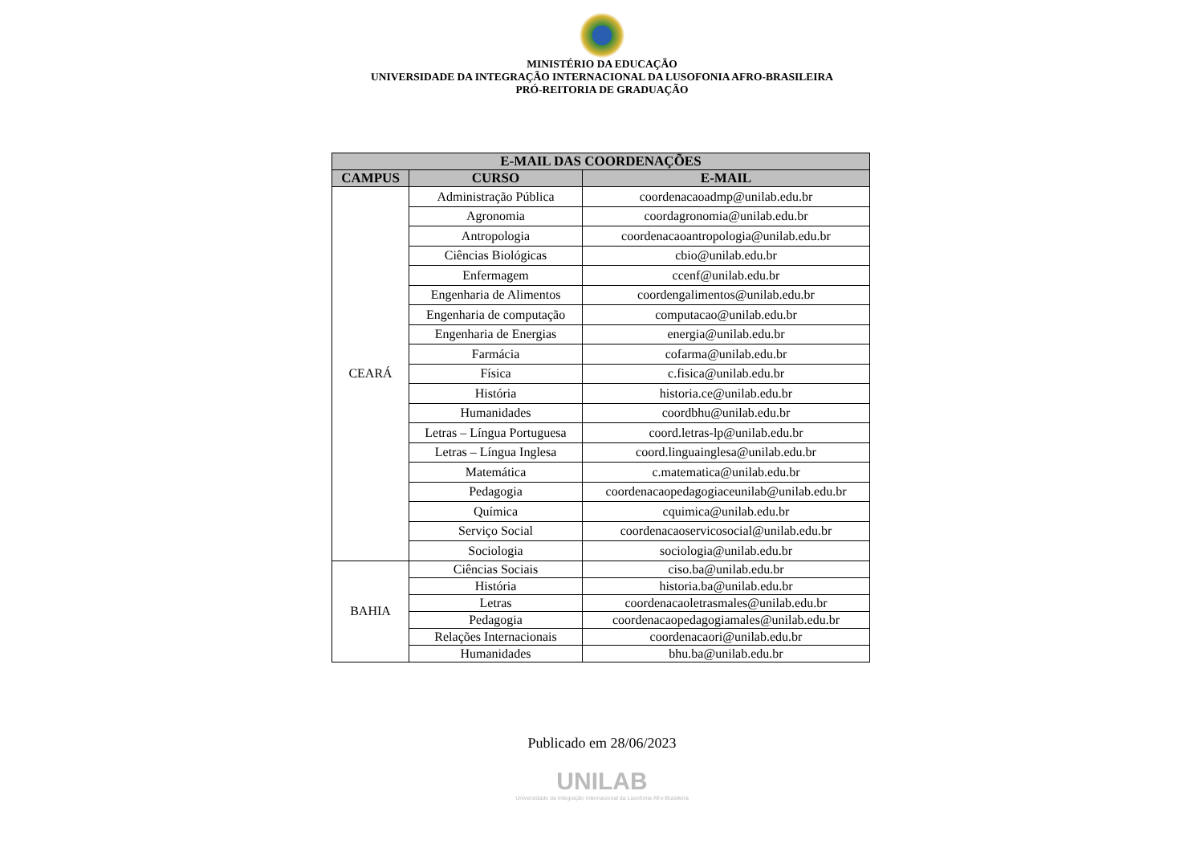MINISTÉRIO DA EDUCAÇÃO
UNIVERSIDADE DA INTEGRAÇÃO INTERNACIONAL DA LUSOFONIA AFRO-BRASILEIRA
PRÓ-REITORIA DE GRADUAÇÃO
| E-MAIL DAS COORDENAÇÕES | | |
| --- | --- | --- |
| CAMPUS | CURSO | E-MAIL |
| CEARÁ | Administração Pública | coordenacaoadmp@unilab.edu.br |
| | Agronomia | coordagronomia@unilab.edu.br |
| | Antropologia | coordenacaoantropologia@unilab.edu.br |
| | Ciências Biológicas | cbio@unilab.edu.br |
| | Enfermagem | ccenf@unilab.edu.br |
| | Engenharia de Alimentos | coordengalimentos@unilab.edu.br |
| | Engenharia de computação | computacao@unilab.edu.br |
| | Engenharia de Energias | energia@unilab.edu.br |
| | Farmácia | cofarma@unilab.edu.br |
| | Física | c.fisica@unilab.edu.br |
| | História | historia.ce@unilab.edu.br |
| | Humanidades | coordbhu@unilab.edu.br |
| | Letras – Língua Portuguesa | coord.letras-lp@unilab.edu.br |
| | Letras – Língua Inglesa | coord.linguainglesa@unilab.edu.br |
| | Matemática | c.matematica@unilab.edu.br |
| | Pedagogia | coordenacaopedagogiaceunilab@unilab.edu.br |
| | Química | cquimica@unilab.edu.br |
| | Serviço Social | coordenacaoservicosocial@unilab.edu.br |
| | Sociologia | sociologia@unilab.edu.br |
| BAHIA | Ciências Sociais | ciso.ba@unilab.edu.br |
| | História | historia.ba@unilab.edu.br |
| | Letras | coordenacaoletrasmales@unilab.edu.br |
| | Pedagogia | coordenacaopedagogiamales@unilab.edu.br |
| | Relações Internacionais | coordenacaori@unilab.edu.br |
| | Humanidades | bhu.ba@unilab.edu.br |
Publicado em 28/06/2023
UNILAB
Universidade da Integração Internacional da Lusofonia Afro-Brasileira